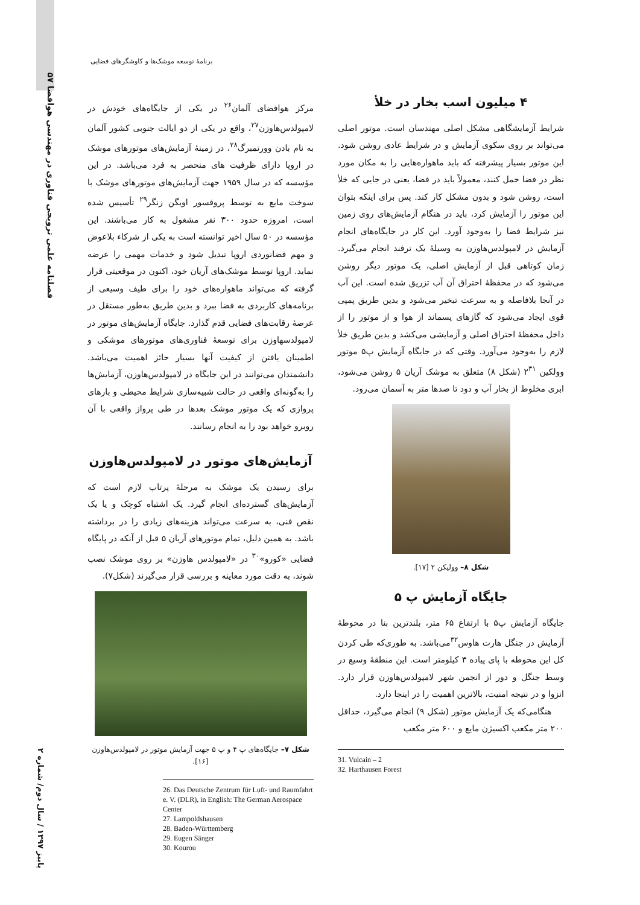۵۷ فصلنامه علمی ترویجی فناوری در مهندسی هوافضا
پاییز ۱۳۹۷ / سال دوم/ شماره ۲
برنامۀ توسعه موشک‌ها و کاوشگرهای فضایی
مرکز هوافضای آلمان<sup>۲۶</sup> در یکی از جایگاه‌های خودش در لامپولدس‌هاوزن<sup>۲۷</sup>، واقع در یکی از دو ایالت جنوبی کشور آلمان به نام بادن وورتمبرگ<sup>۲۸</sup>، در زمینۀ آزمایش‌های موتورهای موشک در اروپا دارای ظرفیت های منحصر به فرد می‌باشد. در این مؤسسه که در سال ۱۹۵۹ جهت آزمایش‌های موتورهای موشک با سوخت مایع به توسط پروفسور اویگن زنگر<sup>۲۹</sup> تأسیس شده است، امروزه حدود ۳۰۰ نفر مشغول به کار می‌باشند. این مؤسسه در ۵۰ سال اخیر توانسته است به یکی از شرکاء بلاعوض و مهم فضانوردی اروپا تبدیل شود و خدمات مهمی را عرضه نماید. اروپا توسط موشک‌های آریان خود، اکنون در موقعیتی قرار گرفته که می‌تواند ماهواره‌های خود را برای طیف وسیعی از برنامه‌های کاربردی به فضا ببرد و بدین طریق به‌طور مستقل در عرصۀ رقابت‌های فضایی قدم گذارد. جایگاه آزمایش‌های موتور در لامپولدسهاوزن برای توسعۀ فناوری‌های موتورهای موشکی و اطمینان یافتن از کیفیت آنها بسیار حائز اهمیت می‌باشد. دانشمندان می‌توانند در این جایگاه در لامپولدس‌هاوزن، آزمایش‌ها را به‌گونه‌ای واقعی در حالت شبیه‌سازی شرایط محیطی و بارهای پروازی که یک موتور موشک بعدها در طی پرواز واقعی با آن روبرو خواهد بود را به انجام رسانند.
آزمایش‌های موتور در لامپولدس‌هاوزن
برای رسیدن یک موشک به مرحلۀ پرتاب لازم است که آزمایش‌های گسترده‌ای انجام گیرد. یک اشتباه کوچک و یا یک نقص فنی، به سرعت می‌تواند هزینه‌های زیادی را در برداشته باشد. به همین دلیل، تمام موتورهای آریان ۵ قبل از آنکه در پایگاه فضایی «کورو»<sup>۳۰</sup> در «لامپولدس هاوزن» بر روی موشک نصب شوند، به دقت مورد معاینه و بررسی قرار می‌گیرند (شکل۷).
شکل ۷– جایگاه‌های پ ۴ و پ ۵ جهت آزمایش موتور در لامپولدس‌هاوزن [۱۶].
26. Das Deutsche Zentrum für Luft- und Raumfahrt e. V. (DLR), in English: The German Aerospace Center
27. Lampoldshausen
28. Baden-Württemberg
29. Eugen Sänger
30. Kourou
۴ میلیون اسب بخار در خلأ
شرایط آزمایشگاهی مشکل اصلی مهندسان است. موتور اصلی می‌تواند بر روی سکوی آزمایش و در شرایط عادی روشن شود. این موتور بسیار پیشرفته که باید ماهواره‌هایی را به مکان مورد نظر در فضا حمل کنند، معمولاً باید در فضا، یعنی در جایی که خلأ است، روشن شود و بدون مشکل کار کند. پس برای اینکه بتوان این موتور را آزمایش کرد، باید در هنگام آزمایش‌های روی زمین نیز شرایط فضا را به‌وجود آورد. این کار در جایگاه‌های انجام آزمایش در لامپولدس‌هاوزن به وسیلۀ یک ترفند انجام می‌گیرد. زمان کوتاهی قبل از آزمایش اصلی، یک موتور دیگر روشن می‌شود که در محفظۀ احتراق آن آب تزریق شده است. این آب در آنجا بلافاصله و به سرعت تبخیر می‌شود و بدین طریق پمپی قوی ایجاد می‌شود که گازهای پسماند از هوا و از موتور را از داخل محفظۀ احتراق اصلی و آزمایشی می‌کشد و بدین طریق خلأ لازم را به‌وجود می‌آورد. وقتی که در جایگاه آزمایش پ۵ موتور وولکین ۲<sup>۳۱</sup> (شکل ۸) متعلق به موشک آریان ۵ روشن می‌شود، ابری مخلوط از بخار آب و دود تا صدها متر به آسمان می‌رود.
شکل ۸– وولیکن ۲ [۱۷].
جایگاه آزمایش پ ۵
جایگاه آزمایش پ۵ با ارتفاع ۶۵ متر، بلندترین بنا در محوطۀ آزمایش در جنگل هارت هاوس<sup>۳۲</sup>می‌باشد. به طوری‌که طی کردن کل این محوطه با پای پیاده ۳ کیلومتر است. این منطقۀ وسیع در وسط جنگل و دور از انجمن شهر لامپولدس‌هاوزن قرار دارد. انزوا و در نتیجه امنیت، بالاترین اهمیت را در اینجا دارد.
هنگامی‌که یک آزمایش موتور (شکل ۹) انجام می‌گیرد، حداقل ۲۰۰ متر مکعب اکسیژن مایع و ۶۰۰ متر مکعب
31. Vulcain – 2
32. Harthausen Forest